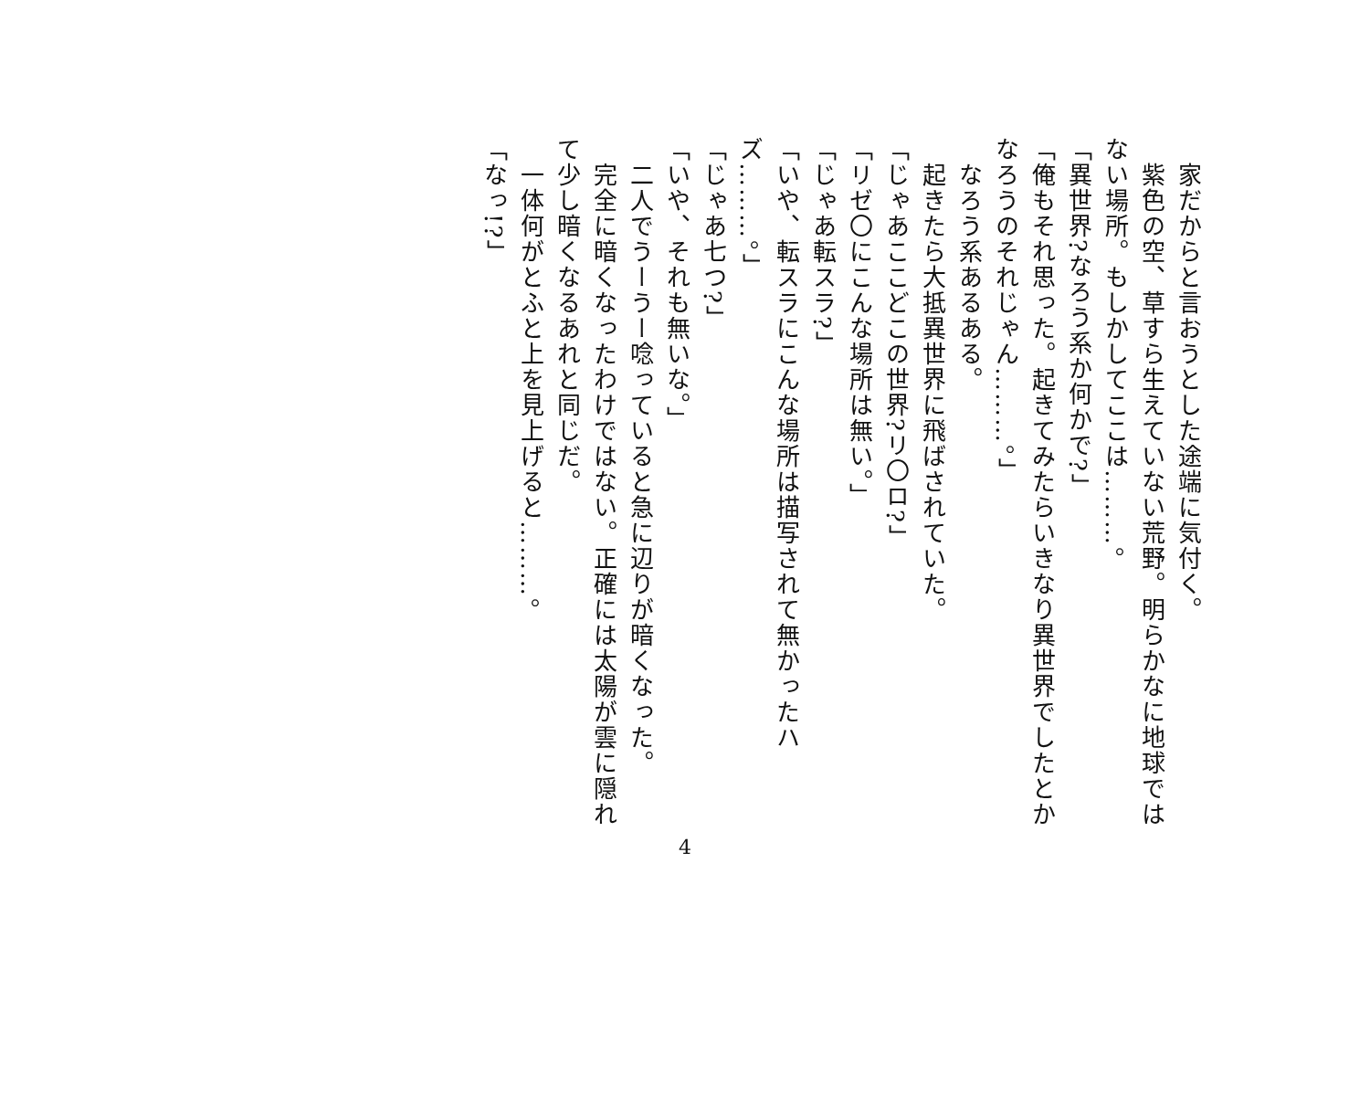家だからと言おうとした途端に気付く。
　紫色の空、草すら生えていない荒野。明らかなに地球ではない場所。もしかしてここは………。
「異世界?なろう系か何かで?」
「俺もそれ思った。起きてみたらいきなり異世界でしたとかなろうのそれじゃん………。」
　なろう系あるある。
　起きたら大抵異世界に飛ばされていた。
「じゃあここどこの世界?リ〇ロ?」
「リゼ〇にこんな場所は無い。」
「じゃあ転スラ?」
「いや、転スラにこんな場所は描写されて無かったハズ………。」
「じゃあ七つ?」
「いや、それも無いな。」
　二人でうーうー唸っていると急に辺りが暗くなった。
　完全に暗くなったわけではない。正確には太陽が雲に隠れて少し暗くなるあれと同じだ。
　一体何がとふと上を見上げると………。
「なっ!?」
4